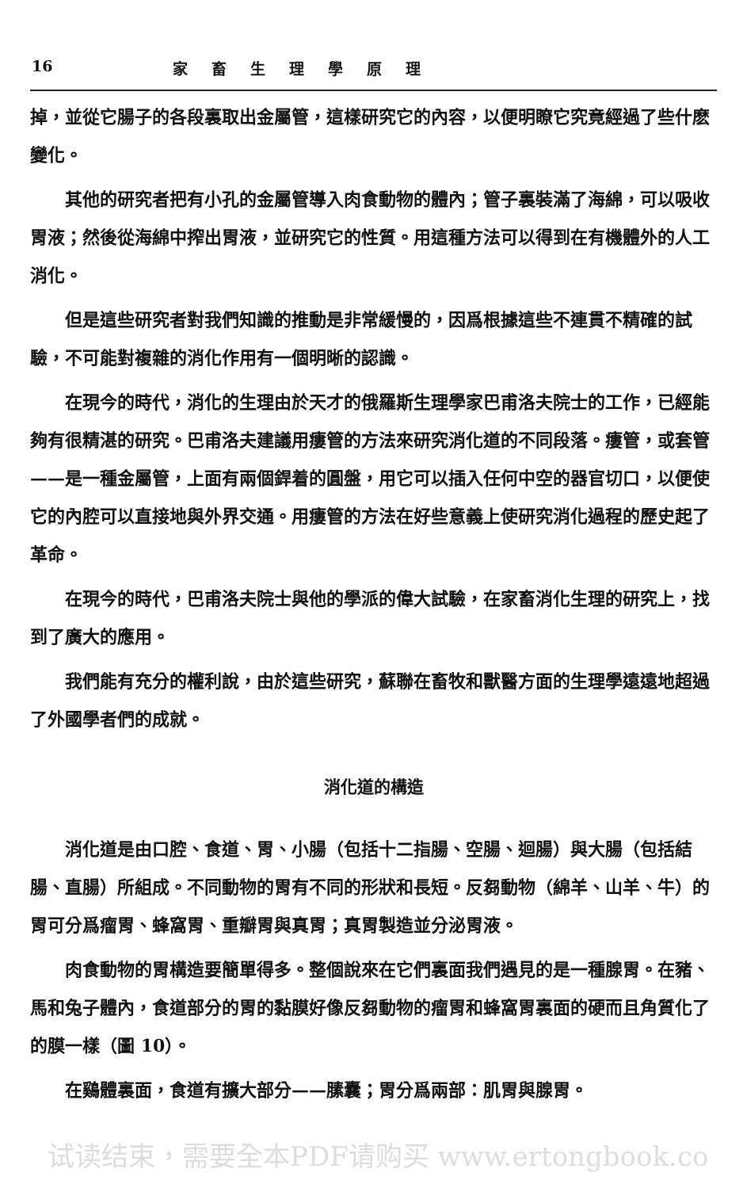16 家畜生理學原理
掉，並從它腸子的各段裏取出金屬管，這樣研究它的內容，以便明瞭它究竟經過了些什麽變化。
其他的研究者把有小孔的金屬管導入肉食動物的體內；管子裏裝滿了海綿，可以吸收胃液；然後從海綿中搾出胃液，並研究它的性質。用這種方法可以得到在有機體外的人工消化。
但是這些研究者對我們知識的推動是非常緩慢的，因爲根據這些不連貫不精確的試驗，不可能對複雜的消化作用有一個明晰的認識。
在現今的時代，消化的生理由於天才的俄羅斯生理學家巴甫洛夫院士的工作，已經能夠有很精湛的研究。巴甫洛夫建議用瘻管的方法來研究消化道的不同段落。瘻管，或套管——是一種金屬管，上面有兩個銲着的圓盤，用它可以插入任何中空的器官切口，以便使它的內腔可以直接地與外界交通。用瘻管的方法在好些意義上使研究消化過程的歷史起了革命。
在現今的時代，巴甫洛夫院士與他的學派的偉大試驗，在家畜消化生理的研究上，找到了廣大的應用。
我們能有充分的權利說，由於這些研究，蘇聯在畜牧和獸醫方面的生理學遠遠地超過了外國學者們的成就。
消化道的構造
消化道是由口腔、食道、胃、小腸（包括十二指腸、空腸、迴腸）與大腸（包括結腸、直腸）所組成。不同動物的胃有不同的形狀和長短。反芻動物（綿羊、山羊、牛）的胃可分爲瘤胃、蜂窩胃、重瓣胃與真胃；真胃製造並分泌胃液。
肉食動物的胃構造要簡單得多。整個說來在它們裏面我們遇見的是一種腺胃。在豬、馬和兔子體內，食道部分的胃的黏膜好像反芻動物的瘤胃和蜂窩胃裏面的硬而且角質化了的膜一樣（圖 10）。
在鷄體裏面，食道有擴大部分——膆囊；胃分爲兩部：肌胃與腺胃。
试读结束，需要全本PDF请购买 www.ertongbook.co